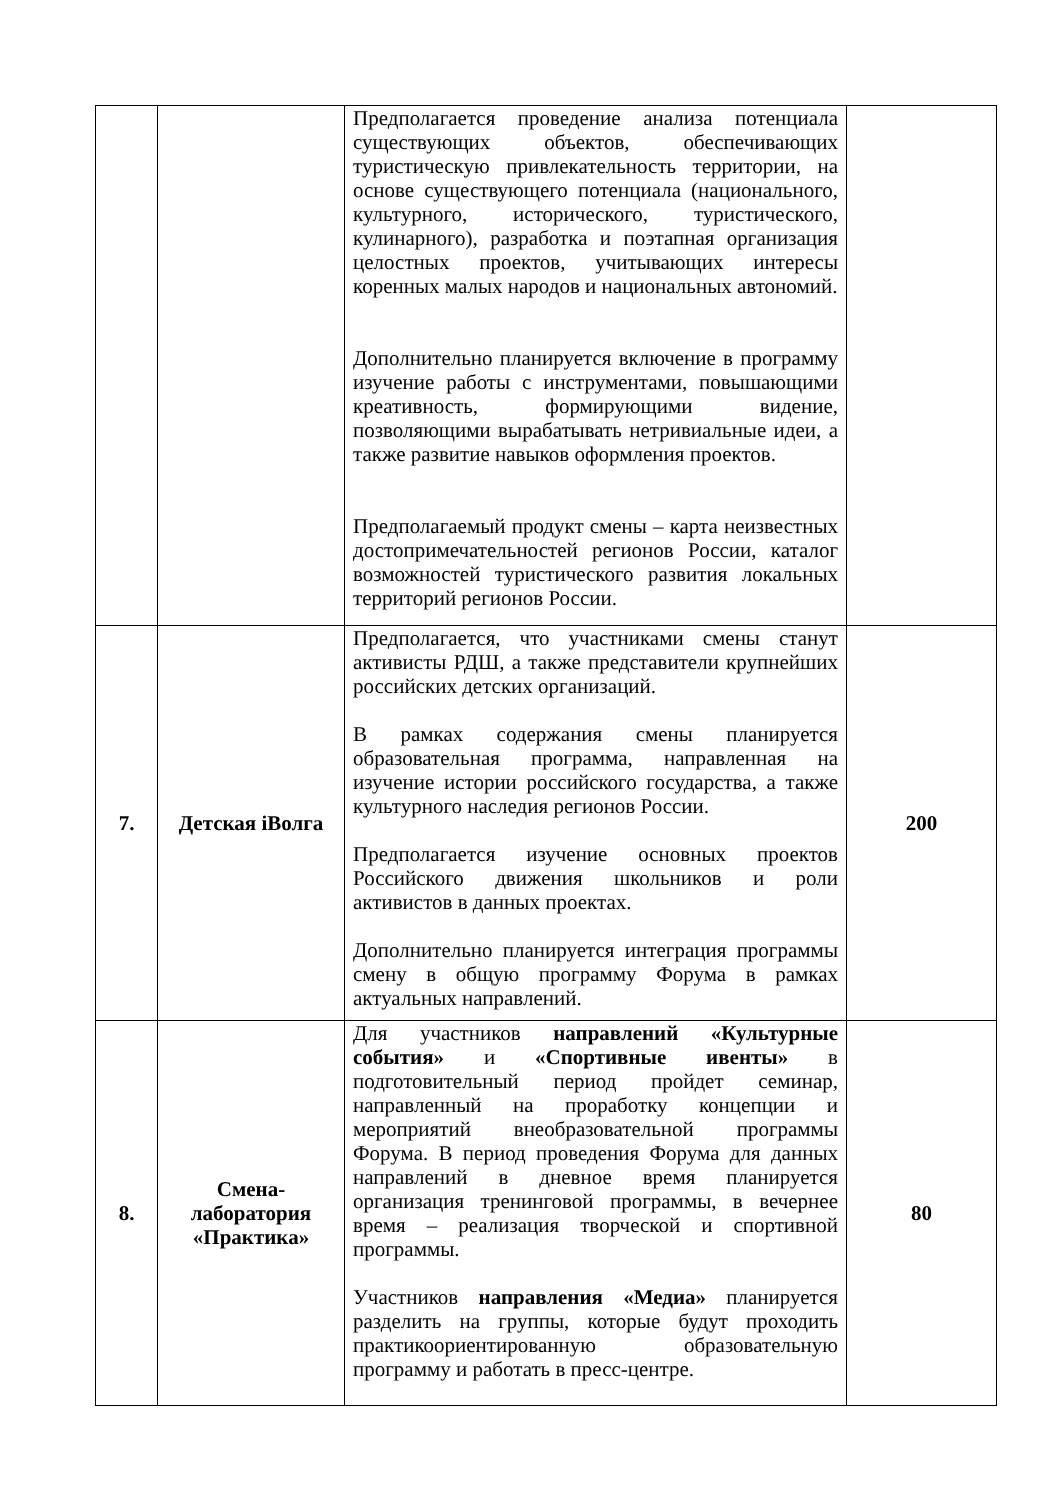| | | Предполагается проведение анализа потенциала существующих объектов, обеспечивающих туристическую привлекательность территории, на основе существующего потенциала (национального, культурного, исторического, туристического, кулинарного), разработка и поэтапная организация целостных проектов, учитывающих интересы коренных малых народов и национальных автономий. Дополнительно планируется включение в программу изучение работы с инструментами, повышающими креативность, формирующими видение, позволяющими вырабатывать нетривиальные идеи, а также развитие навыков оформления проектов. Предполагаемый продукт смены – карта неизвестных достопримечательностей регионов России, каталог возможностей туристического развития локальных территорий регионов России. | |
| 7. | Детская iВолга | Предполагается, что участниками смены станут активисты РДШ, а также представители крупнейших российских детских организаций. В рамках содержания смены планируется образовательная программа, направленная на изучение истории российского государства, а также культурного наследия регионов России. Предполагается изучение основных проектов Российского движения школьников и роли активистов в данных проектах. Дополнительно планируется интеграция программы смену в общую программу Форума в рамках актуальных направлений. | 200 |
| 8. | Смена-лаборатория «Практика» | Для участников направлений «Культурные события» и «Спортивные ивенты» в подготовительный период пройдет семинар, направленный на проработку концепции и мероприятий внеобразовательной программы Форума. В период проведения Форума для данных направлений в дневное время планируется организация тренинговой программы, в вечернее время – реализация творческой и спортивной программы. Участников направления «Медиа» планируется разделить на группы, которые будут проходить практикоориентированную образовательную программу и работать в пресс-центре. | 80 |